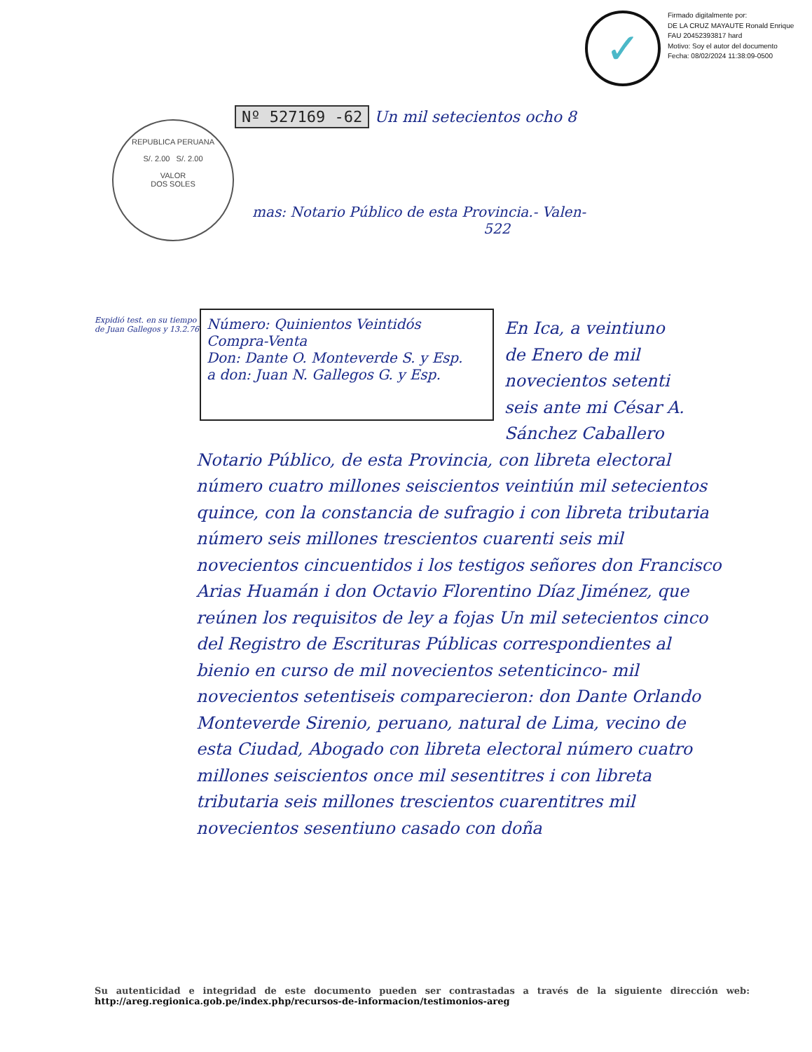✓
Firmado digitalmente por:
DE LA CRUZ MAYAUTE Ronald Enrique FAU 20452393817 hard
Motivo: Soy el autor del documento
Fecha: 08/02/2024 11:38:09-0500
REPUBLICA PERUANA
S/. 2.00 S/. 2.00
VALOR
DOS SOLES
Nº 527169 -62 Un mil setecientos ocho 8
mas: Notario Público de esta Provincia.- Valen-
522
Expidió test. en su tiempo de Juan Gallegos y 13.2.76
Número: Quinientos Veintidós
Compra-Venta
Don: Dante O. Monteverde S. y Esp.
a don: Juan N. Gallegos G. y Esp.
En Ica, a veintiuno
de Enero de mil
novecientos setenti
seis ante mi César A.
Sánchez Caballero
Notario Público, de esta Provincia, con libreta electoral número cuatro millones seiscientos veintiún mil setecientos quince, con la constancia de sufragio i con libreta tributaria número seis millones trescientos cuarenti seis mil novecientos cincuentidos i los testigos señores don Francisco Arias Huamán i don Octavio Florentino Díaz Jiménez, que reúnen los requisitos de ley a fojas Un mil setecientos cinco del Registro de Escrituras Públicas correspondientes al bienio en curso de mil novecientos setenticinco- mil novecientos setentiseis comparecieron: don Dante Orlando Monteverde Sirenio, peruano, natural de Lima, vecino de esta Ciudad, Abogado con libreta electoral número cuatro millones seiscientos once mil sesentitres i con libreta tributaria seis millones trescientos cuarentitres mil novecientos sesentiuno casado con doña
Su autenticidad e integridad de este documento pueden ser contrastadas a través de la siguiente dirección web: http://areg.regionica.gob.pe/index.php/recursos-de-informacion/testimonios-areg